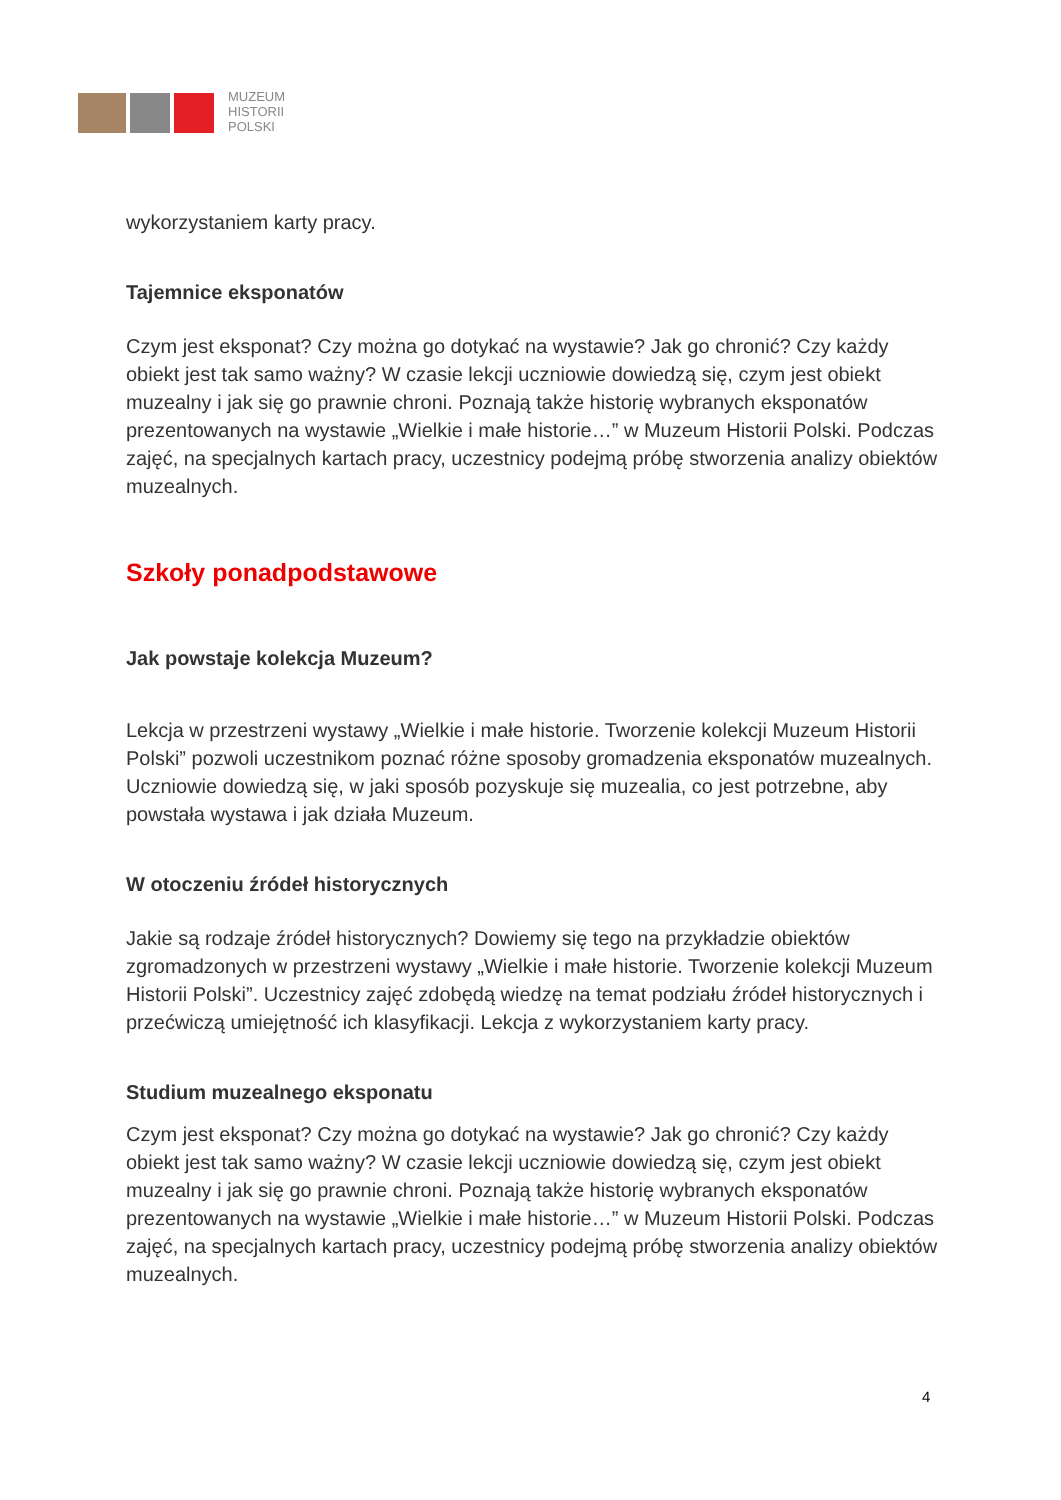MUZEUM
HISTORII
POLSKI
wykorzystaniem karty pracy.
Tajemnice eksponatów
Czym jest eksponat? Czy można go dotykać na wystawie? Jak go chronić? Czy każdy obiekt jest tak samo ważny? W czasie lekcji uczniowie dowiedzą się, czym jest obiekt muzealny i jak się go prawnie chroni. Poznają także historię wybranych eksponatów prezentowanych na wystawie „Wielkie i małe historie…” w Muzeum Historii Polski. Podczas zajęć, na specjalnych kartach pracy, uczestnicy podejmą próbę stworzenia analizy obiektów muzealnych.
Szkoły ponadpodstawowe
Jak powstaje kolekcja Muzeum?
Lekcja w przestrzeni wystawy „Wielkie i małe historie. Tworzenie kolekcji Muzeum Historii Polski” pozwoli uczestnikom poznać różne sposoby gromadzenia eksponatów muzealnych. Uczniowie dowiedzą się, w jaki sposób pozyskuje się muzealia, co jest potrzebne, aby powstała wystawa i jak działa Muzeum.
W otoczeniu źródeł historycznych
Jakie są rodzaje źródeł historycznych? Dowiemy się tego na przykładzie obiektów zgromadzonych w przestrzeni wystawy „Wielkie i małe historie. Tworzenie kolekcji Muzeum Historii Polski”. Uczestnicy zajęć zdobędą wiedzę na temat podziału źródeł historycznych i przećwiczą umiejętność ich klasyfikacji. Lekcja z wykorzystaniem karty pracy.
Studium muzealnego eksponatu
Czym jest eksponat? Czy można go dotykać na wystawie? Jak go chronić? Czy każdy obiekt jest tak samo ważny? W czasie lekcji uczniowie dowiedzą się, czym jest obiekt muzealny i jak się go prawnie chroni. Poznają także historię wybranych eksponatów prezentowanych na wystawie „Wielkie i małe historie…” w Muzeum Historii Polski. Podczas zajęć, na specjalnych kartach pracy, uczestnicy podejmą próbę stworzenia analizy obiektów muzealnych.
4